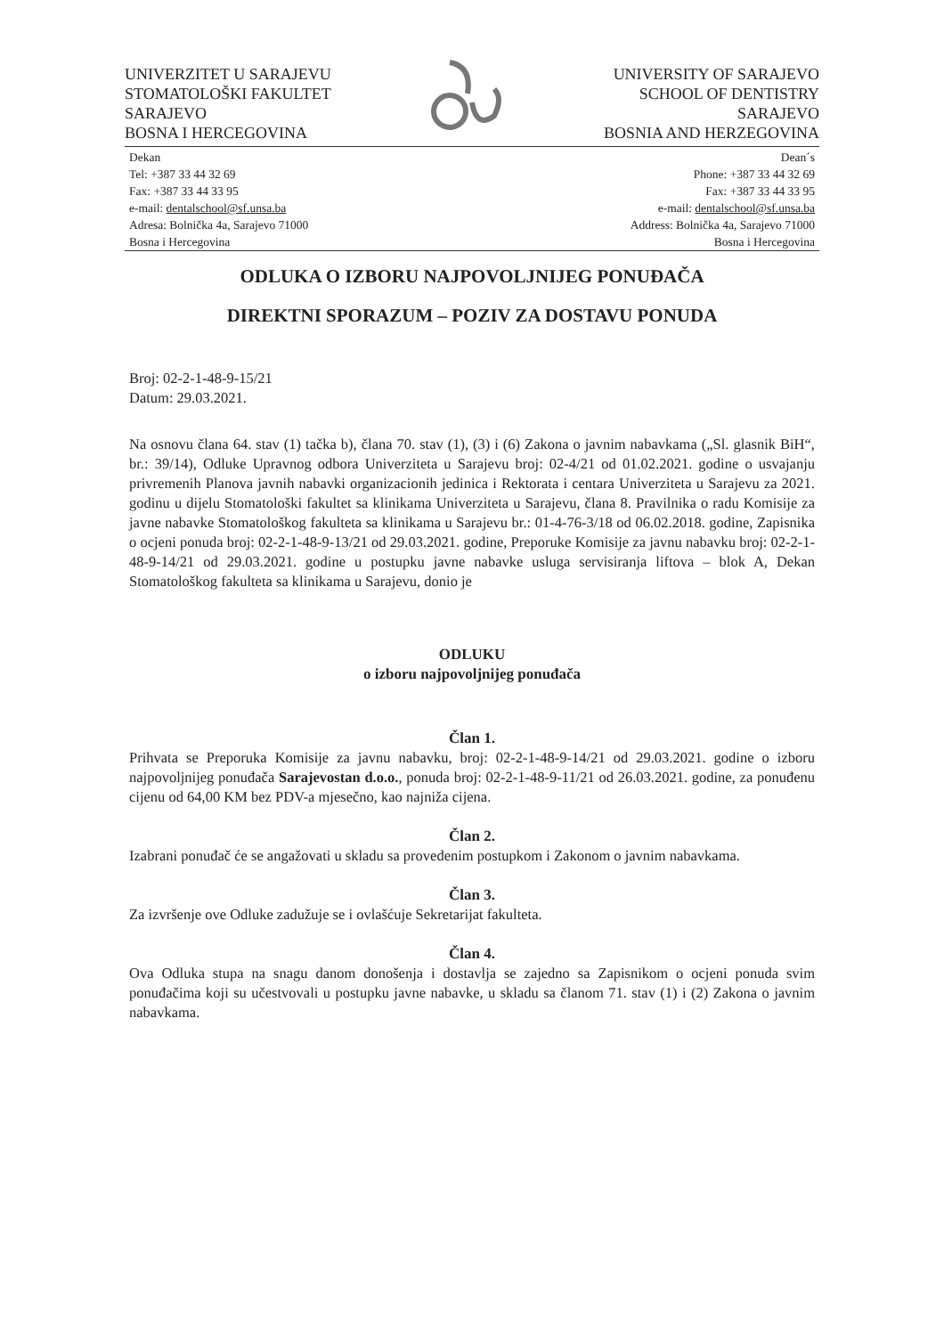UNIVERZITET U SARAJEVU
STOMATOLOŠKI FAKULTET
SARAJEVO
BOSNA I HERCEGOVINA
UNIVERSITY OF SARAJEVO
SCHOOL OF DENTISTRY
SARAJEVO
BOSNIA AND HERZEGOVINA
Dekan
Tel: +387 33 44 32 69
Fax: +387 33 44 33 95
e-mail: dentalschool@sf.unsa.ba
Adresa: Bolnička 4a, Sarajevo 71000
Bosna i Hercegovina
Dean´s
Phone: +387 33 44 32 69
Fax: +387 33 44 33 95
e-mail: dentalschool@sf.unsa.ba
Address: Bolnička 4a, Sarajevo 71000
Bosna i Hercegovina
ODLUKA O IZBORU NAJPOVOLJNIJEG PONUĐAČA
DIREKTNI SPORAZUM – POZIV ZA DOSTAVU PONUDA
Broj: 02-2-1-48-9-15/21
Datum: 29.03.2021.
Na osnovu člana 64. stav (1) tačka b), člana 70. stav (1), (3) i (6) Zakona o javnim nabavkama („Sl. glasnik BiH“, br.: 39/14), Odluke Upravnog odbora Univerziteta u Sarajevu broj: 02-4/21 od 01.02.2021. godine o usvajanju privremenih Planova javnih nabavki organizacionih jedinica i Rektorata i centara Univerziteta u Sarajevu za 2021. godinu u dijelu Stomatološki fakultet sa klinikama Univerziteta u Sarajevu, člana 8. Pravilnika o radu Komisije za javne nabavke Stomatološkog fakulteta sa klinikama u Sarajevu br.: 01-4-76-3/18 od 06.02.2018. godine, Zapisnika o ocjeni ponuda broj: 02-2-1-48-9-13/21 od 29.03.2021. godine, Preporuke Komisije za javnu nabavku broj: 02-2-1-48-9-14/21 od 29.03.2021. godine u postupku javne nabavke usluga servisiranja liftova – blok A, Dekan Stomatološkog fakulteta sa klinikama u Sarajevu, donio je
ODLUKU
o izboru najpovoljnijeg ponuđača
Član 1.
Prihvata se Preporuka Komisije za javnu nabavku, broj: 02-2-1-48-9-14/21 od 29.03.2021. godine o izboru najpovoljnijeg ponuđača Sarajevostan d.o.o., ponuda broj: 02-2-1-48-9-11/21 od 26.03.2021. godine, za ponuđenu cijenu od 64,00 KM bez PDV-a mjesečno, kao najniža cijena.
Član 2.
Izabrani ponuđač će se angažovati u skladu sa provedenim postupkom i Zakonom o javnim nabavkama.
Član 3.
Za izvršenje ove Odluke zadužuje se i ovlašćuje Sekretarijat fakulteta.
Član 4.
Ova Odluka stupa na snagu danom donošenja i dostavlja se zajedno sa Zapisnikom o ocjeni ponuda svim ponuđačima koji su učestvovali u postupku javne nabavke, u skladu sa članom 71. stav (1) i (2) Zakona o javnim nabavkama.